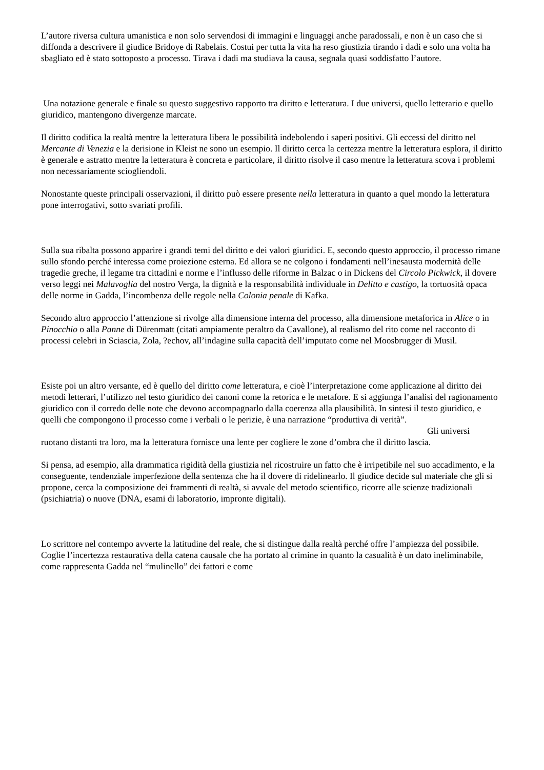L’autore riversa cultura umanistica e non solo servendosi di immagini e linguaggi anche paradossali, e non è un caso che si diffonda a descrivere il giudice Bridoye di Rabelais. Costui per tutta la vita ha reso giustizia tirando i dadi e solo una volta ha sbagliato ed è stato sottoposto a processo. Tirava i dadi ma studiava la causa, segnala quasi soddisfatto l’autore.
Una notazione generale e finale su questo suggestivo rapporto tra diritto e letteratura. I due universi, quello letterario e quello giuridico, mantengono divergenze marcate.
Il diritto codifica la realtà mentre la letteratura libera le possibilità indebolendo i saperi positivi. Gli eccessi del diritto nel Mercante di Venezia e la derisione in Kleist ne sono un esempio. Il diritto cerca la certezza mentre la letteratura esplora, il diritto è generale e astratto mentre la letteratura è concreta e particolare, il diritto risolve il caso mentre la letteratura scova i problemi non necessariamente sciogliendoli.
Nonostante queste principali osservazioni, il diritto può essere presente nella letteratura in quanto a quel mondo la letteratura pone interrogativi, sotto svariati profili.
Sulla sua ribalta possono apparire i grandi temi del diritto e dei valori giuridici. E, secondo questo approccio, il processo rimane sullo sfondo perché interessa come proiezione esterna. Ed allora se ne colgono i fondamenti nell’inesausta modernità delle tragedie greche, il legame tra cittadini e norme e l’influsso delle riforme in Balzac o in Dickens del Circolo Pickwick, il dovere verso leggi nei Malavoglia del nostro Verga, la dignità e la responsabilità individuale in Delitto e castigo, la tortuosità opaca delle norme in Gadda, l’incombenza delle regole nella Colonia penale di Kafka.
Secondo altro approccio l’attenzione si rivolge alla dimensione interna del processo, alla dimensione metaforica in Alice o in Pinocchio o alla Panne di Dürenmatt (citati ampiamente peraltro da Cavallone), al realismo del rito come nel racconto di processi celebri in Sciascia, Zola, ?echov, all’indagine sulla capacità dell’imputato come nel Moosbrugger di Musil.
Esiste poi un altro versante, ed è quello del diritto come letteratura, e cioè l’interpretazione come applicazione al diritto dei metodi letterari, l’utilizzo nel testo giuridico dei canoni come la retorica e le metafore. E si aggiunga l’analisi del ragionamento giuridico con il corredo delle note che devono accompagnarlo dalla coerenza alla plausibilità. In sintesi il testo giuridico, e quelli che compongono il processo come i verbali o le perizie, è una narrazione “produttiva di verità”.
Gli universi
ruotano distanti tra loro, ma la letteratura fornisce una lente per cogliere le zone d’ombra che il diritto lascia.
Si pensa, ad esempio, alla drammatica rigidità della giustizia nel ricostruire un fatto che è irripetibile nel suo accadimento, e la conseguente, tendenziale imperfezione della sentenza che ha il dovere di ridelinearlo. Il giudice decide sul materiale che gli si propone, cerca la composizione dei frammenti di realtà, si avvale del metodo scientifico, ricorre alle scienze tradizionali (psichiatria) o nuove (DNA, esami di laboratorio, impronte digitali).
Lo scrittore nel contempo avverte la latitudine del reale, che si distingue dalla realtà perché offre l’ampiezza del possibile. Coglie l’incertezza restaurativa della catena causale che ha portato al crimine in quanto la casualità è un dato ineliminabile, come rappresenta Gadda nel “mulinello” dei fattori e come